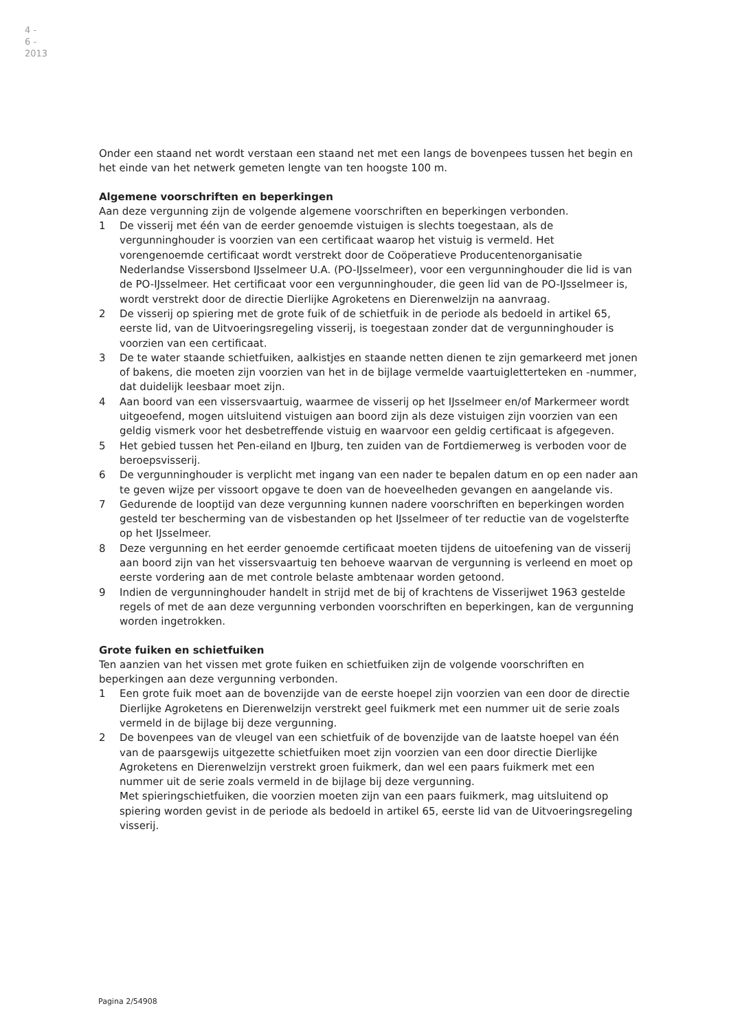4 - 6 - 2013
Onder een staand net wordt verstaan een staand net met een langs de bovenpees tussen het begin en het einde van het netwerk gemeten lengte van ten hoogste 100 m.
Algemene voorschriften en beperkingen
Aan deze vergunning zijn de volgende algemene voorschriften en beperkingen verbonden.
1 De visserij met één van de eerder genoemde vistuigen is slechts toegestaan, als de vergunninghouder is voorzien van een certificaat waarop het vistuig is vermeld. Het vorengenoemde certificaat wordt verstrekt door de Coöperatieve Producentenorganisatie Nederlandse Vissersbond IJsselmeer U.A. (PO-IJsselmeer), voor een vergunninghouder die lid is van de PO-IJsselmeer. Het certificaat voor een vergunninghouder, die geen lid van de PO-IJsselmeer is, wordt verstrekt door de directie Dierlijke Agroketens en Dierenwelzijn na aanvraag.
2 De visserij op spiering met de grote fuik of de schietfuik in de periode als bedoeld in artikel 65, eerste lid, van de Uitvoeringsregeling visserij, is toegestaan zonder dat de vergunninghouder is voorzien van een certificaat.
3 De te water staande schietfuiken, aalkistjes en staande netten dienen te zijn gemarkeerd met jonen of bakens, die moeten zijn voorzien van het in de bijlage vermelde vaartuigletterteken en -nummer, dat duidelijk leesbaar moet zijn.
4 Aan boord van een vissersvaartuig, waarmee de visserij op het IJsselmeer en/of Markermeer wordt uitgeoefend, mogen uitsluitend vistuigen aan boord zijn als deze vistuigen zijn voorzien van een geldig vismerk voor het desbetreffende vistuig en waarvoor een geldig certificaat is afgegeven.
5 Het gebied tussen het Pen-eiland en IJburg, ten zuiden van de Fortdiemerweg is verboden voor de beroepsvisserij.
6 De vergunninghouder is verplicht met ingang van een nader te bepalen datum en op een nader aan te geven wijze per vissoort opgave te doen van de hoeveelheden gevangen en aangelande vis.
7 Gedurende de looptijd van deze vergunning kunnen nadere voorschriften en beperkingen worden gesteld ter bescherming van de visbestanden op het IJsselmeer of ter reductie van de vogelsterfte op het IJsselmeer.
8 Deze vergunning en het eerder genoemde certificaat moeten tijdens de uitoefening van de visserij aan boord zijn van het vissersvaartuig ten behoeve waarvan de vergunning is verleend en moet op eerste vordering aan de met controle belaste ambtenaar worden getoond.
9 Indien de vergunninghouder handelt in strijd met de bij of krachtens de Visserijwet 1963 gestelde regels of met de aan deze vergunning verbonden voorschriften en beperkingen, kan de vergunning worden ingetrokken.
Grote fuiken en schietfuiken
Ten aanzien van het vissen met grote fuiken en schietfuiken zijn de volgende voorschriften en beperkingen aan deze vergunning verbonden.
1 Een grote fuik moet aan de bovenzijde van de eerste hoepel zijn voorzien van een door de directie Dierlijke Agroketens en Dierenwelzijn verstrekt geel fuikmerk met een nummer uit de serie zoals vermeld in de bijlage bij deze vergunning.
2 De bovenpees van de vleugel van een schietfuik of de bovenzijde van de laatste hoepel van één van de paarsgewijs uitgezette schietfuiken moet zijn voorzien van een door directie Dierlijke Agroketens en Dierenwelzijn verstrekt groen fuikmerk, dan wel een paars fuikmerk met een nummer uit de serie zoals vermeld in de bijlage bij deze vergunning.
Met spieringschietfuiken, die voorzien moeten zijn van een paars fuikmerk, mag uitsluitend op spiering worden gevist in de periode als bedoeld in artikel 65, eerste lid van de Uitvoeringsregeling visserij.
Pagina 2/54908